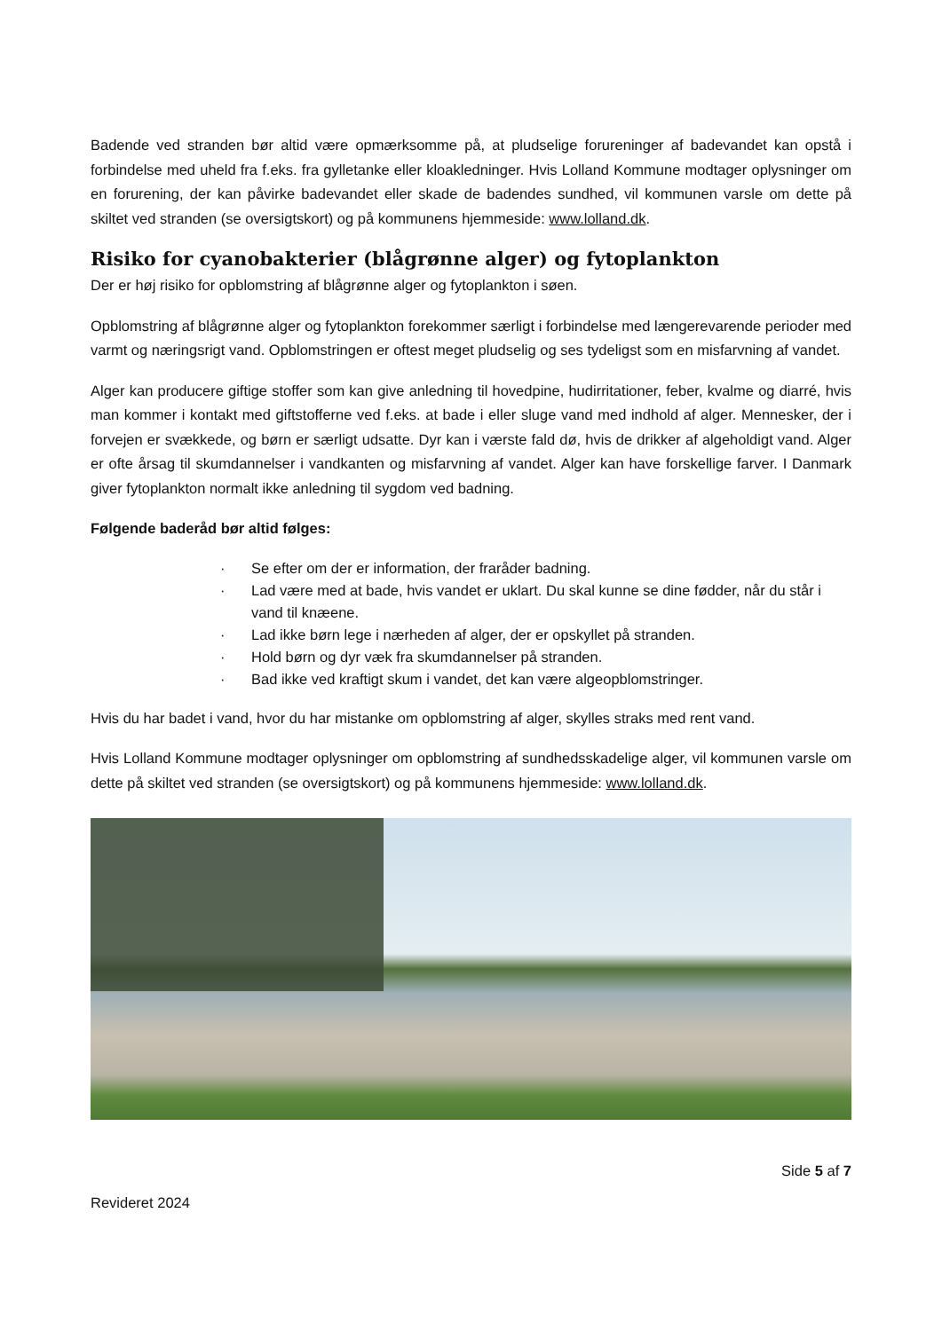Badende ved stranden bør altid være opmærksomme på, at pludselige forureninger af badevandet kan opstå i forbindelse med uheld fra f.eks. fra gylletanke eller kloakledninger. Hvis Lolland Kommune modtager oplysninger om en forurening, der kan påvirke badevandet eller skade de badendes sundhed, vil kommunen varsle om dette på skiltet ved stranden (se oversigtskort) og på kommunens hjemmeside: www.lolland.dk.
Risiko for cyanobakterier (blågrønne alger) og fytoplankton
Der er høj risiko for opblomstring af blågrønne alger og fytoplankton i søen.
Opblomstring af blågrønne alger og fytoplankton forekommer særligt i forbindelse med længerevarende perioder med varmt og næringsrigt vand. Opblomstringen er oftest meget pludselig og ses tydeligst som en misfarvning af vandet.
Alger kan producere giftige stoffer som kan give anledning til hovedpine, hudirritationer, feber, kvalme og diarré, hvis man kommer i kontakt med giftstofferne ved f.eks. at bade i eller sluge vand med indhold af alger. Mennesker, der i forvejen er svækkede, og børn er særligt udsatte. Dyr kan i værste fald dø, hvis de drikker af algeholdigt vand. Alger er ofte årsag til skumdannelser i vandkanten og misfarvning af vandet. Alger kan have forskellige farver. I Danmark giver fytoplankton normalt ikke anledning til sygdom ved badning.
Følgende baderåd bør altid følges:
· Se efter om der er information, der fraråder badning.
· Lad være med at bade, hvis vandet er uklart. Du skal kunne se dine fødder, når du står i vand til knæene.
· Lad ikke børn lege i nærheden af alger, der er opskyllet på stranden.
· Hold børn og dyr væk fra skumdannelser på stranden.
· Bad ikke ved kraftigt skum i vandet, det kan være algeopblomstringer.
Hvis du har badet i vand, hvor du har mistanke om opblomstring af alger, skylles straks med rent vand.
Hvis Lolland Kommune modtager oplysninger om opblomstring af sundhedsskadelige alger, vil kommunen varsle om dette på skiltet ved stranden (se oversigtskort) og på kommunens hjemmeside: www.lolland.dk.
Side 5 af 7
Revideret 2024